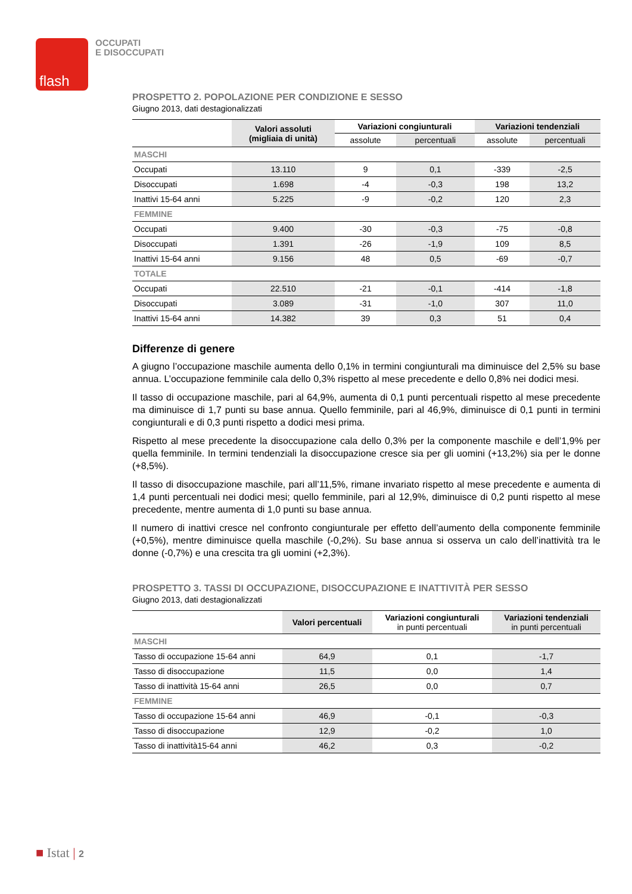flash
OCCUPATI
E DISOCCUPATI
PROSPETTO 2. POPOLAZIONE PER CONDIZIONE E SESSO
Giugno 2013, dati destagionalizzati
| | Valori assoluti (migliaia di unità) | Variazioni congiunturali | | Variazioni tendenziali | |
| --- | --- | --- | --- | --- | --- |
| | | assolute | percentuali | assolute | percentuali |
| MASCHI | | | | | |
| Occupati | 13.110 | 9 | 0,1 | -339 | -2,5 |
| Disoccupati | 1.698 | -4 | -0,3 | 198 | 13,2 |
| Inattivi 15-64 anni | 5.225 | -9 | -0,2 | 120 | 2,3 |
| FEMMINE | | | | | |
| Occupati | 9.400 | -30 | -0,3 | -75 | -0,8 |
| Disoccupati | 1.391 | -26 | -1,9 | 109 | 8,5 |
| Inattivi 15-64 anni | 9.156 | 48 | 0,5 | -69 | -0,7 |
| TOTALE | | | | | |
| Occupati | 22.510 | -21 | -0,1 | -414 | -1,8 |
| Disoccupati | 3.089 | -31 | -1,0 | 307 | 11,0 |
| Inattivi 15-64 anni | 14.382 | 39 | 0,3 | 51 | 0,4 |
Differenze di genere
A giugno l’occupazione maschile aumenta dello 0,1% in termini congiunturali ma diminuisce del 2,5% su base annua. L’occupazione femminile cala dello 0,3% rispetto al mese precedente e dello 0,8% nei dodici mesi.
Il tasso di occupazione maschile, pari al 64,9%, aumenta di 0,1 punti percentuali rispetto al mese precedente ma diminuisce di 1,7 punti su base annua. Quello femminile, pari al 46,9%, diminuisce di 0,1 punti in termini congiunturali e di 0,3 punti rispetto a dodici mesi prima.
Rispetto al mese precedente la disoccupazione cala dello 0,3% per la componente maschile e dell’1,9% per quella femminile. In termini tendenziali la disoccupazione cresce sia per gli uomini (+13,2%) sia per le donne (+8,5%).
Il tasso di disoccupazione maschile, pari all’11,5%, rimane invariato rispetto al mese precedente e aumenta di 1,4 punti percentuali nei dodici mesi; quello femminile, pari al 12,9%, diminuisce di 0,2 punti rispetto al mese precedente, mentre aumenta di 1,0 punti su base annua.
Il numero di inattivi cresce nel confronto congiunturale per effetto dell’aumento della componente femminile (+0,5%), mentre diminuisce quella maschile (-0,2%). Su base annua si osserva un calo dell’inattività tra le donne (-0,7%) e una crescita tra gli uomini (+2,3%).
PROSPETTO 3. TASSI DI OCCUPAZIONE, DISOCCUPAZIONE E INATTIVITÀ PER SESSO
Giugno 2013, dati destagionalizzati
| | Valori percentuali | Variazioni congiunturali in punti percentuali | Variazioni tendenziali in punti percentuali |
| --- | --- | --- | --- |
| MASCHI | | | |
| Tasso di occupazione 15-64 anni | 64,9 | 0,1 | -1,7 |
| Tasso di disoccupazione | 11,5 | 0,0 | 1,4 |
| Tasso di inattività 15-64 anni | 26,5 | 0,0 | 0,7 |
| FEMMINE | | | |
| Tasso di occupazione 15-64 anni | 46,9 | -0,1 | -0,3 |
| Tasso di disoccupazione | 12,9 | -0,2 | 1,0 |
| Tasso di inattività15-64 anni | 46,2 | 0,3 | -0,2 |
■ Istat | 2